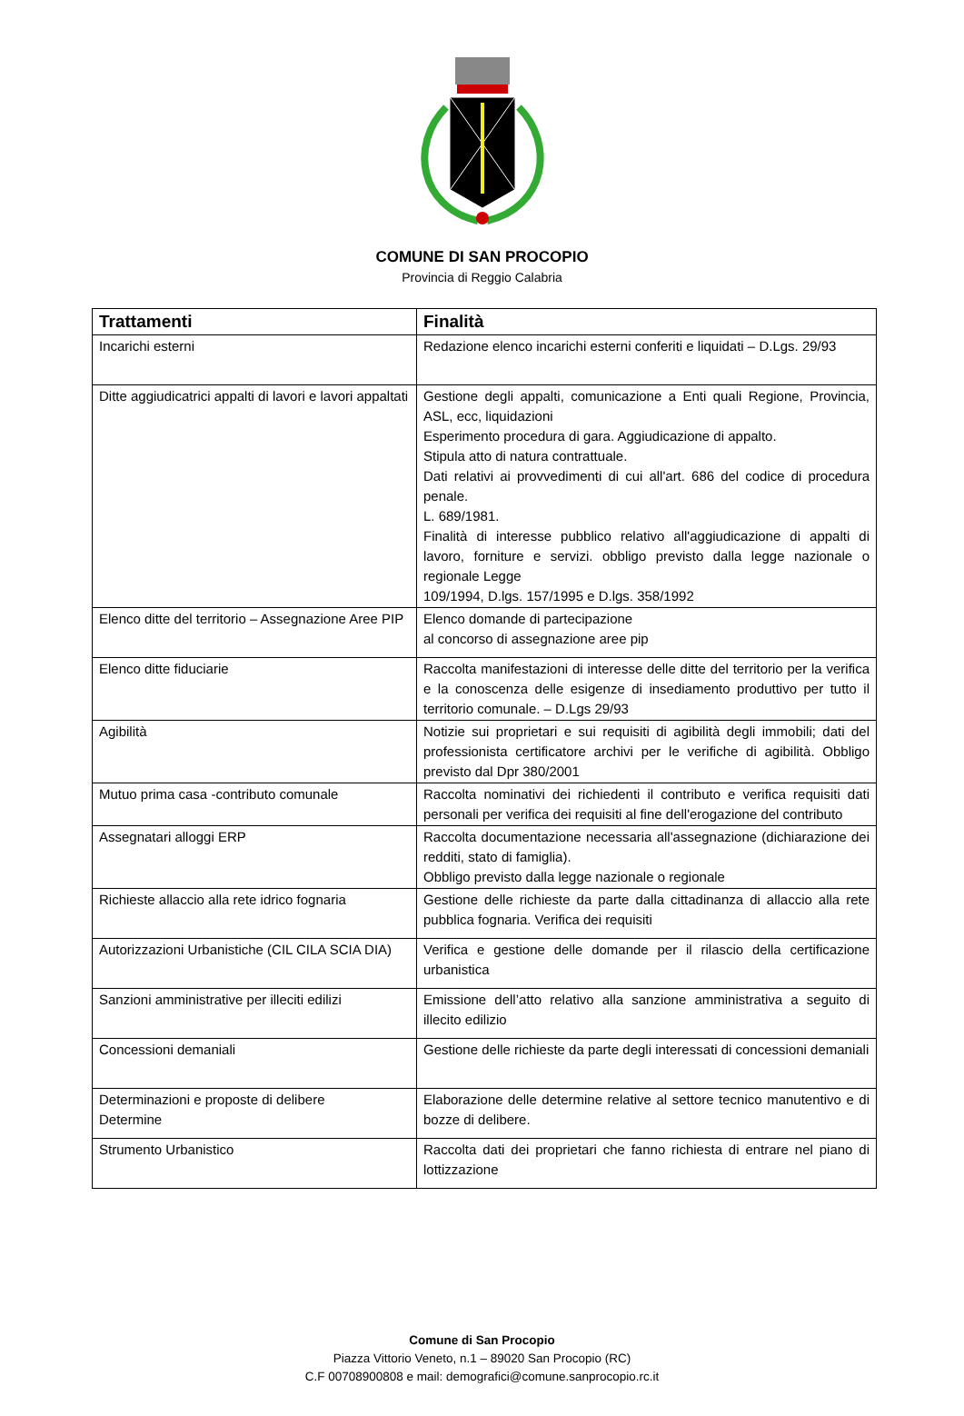COMUNE DI SAN PROCOPIO
Provincia di Reggio Calabria
| Trattamenti | Finalità |
| --- | --- |
| Incarichi esterni | Redazione elenco incarichi esterni conferiti e liquidati – D.Lgs. 29/93 |
| Ditte aggiudicatrici appalti di lavori e lavori appaltati | Gestione degli appalti, comunicazione a Enti quali Regione, Provincia, ASL, ecc, liquidazioni Esperimento procedura di gara. Aggiudicazione di appalto. Stipula atto di natura contrattuale. Dati relativi ai provvedimenti di cui all'art. 686 del codice di procedura penale. L. 689/1981. Finalità di interesse pubblico relativo all'aggiudicazione di appalti di lavoro, forniture e servizi. obbligo previsto dalla legge nazionale o regionale Legge 109/1994, D.lgs. 157/1995 e D.lgs. 358/1992 |
| Elenco ditte del territorio – Assegnazione Aree PIP | Elenco domande di partecipazione al concorso di assegnazione aree pip |
| Elenco ditte fiduciarie | Raccolta manifestazioni di interesse delle ditte del territorio per la verifica e la conoscenza delle esigenze di insediamento produttivo per tutto il territorio comunale. – D.Lgs 29/93 |
| Agibilità | Notizie sui proprietari e sui requisiti di agibilità degli immobili; dati del professionista certificatore archivi per le verifiche di agibilità. Obbligo previsto dal Dpr 380/2001 |
| Mutuo prima casa -contributo comunale | Raccolta nominativi dei richiedenti il contributo e verifica requisiti dati personali per verifica dei requisiti al fine dell'erogazione del contributo |
| Assegnatari alloggi ERP | Raccolta documentazione necessaria all'assegnazione (dichiarazione dei redditi, stato di famiglia). Obbligo previsto dalla legge nazionale o regionale |
| Richieste allaccio alla rete idrico fognaria | Gestione delle richieste da parte dalla cittadinanza di allaccio alla rete pubblica fognaria. Verifica dei requisiti |
| Autorizzazioni Urbanistiche (CIL CILA SCIA DIA) | Verifica e gestione delle domande per il rilascio della certificazione urbanistica |
| Sanzioni amministrative per illeciti edilizi | Emissione dell’atto relativo alla sanzione amministrativa a seguito di illecito edilizio |
| Concessioni demaniali | Gestione delle richieste da parte degli interessati di concessioni demaniali |
| Determinazioni e proposte di delibere Determine | Elaborazione delle determine relative al settore tecnico manutentivo e di bozze di delibere. |
| Strumento Urbanistico | Raccolta dati dei proprietari che fanno richiesta di entrare nel piano di lottizzazione |
Comune di San Procopio
Piazza Vittorio Veneto, n.1 – 89020 San Procopio (RC)
C.F 00708900808 e mail: demografici@comune.sanprocopio.rc.it